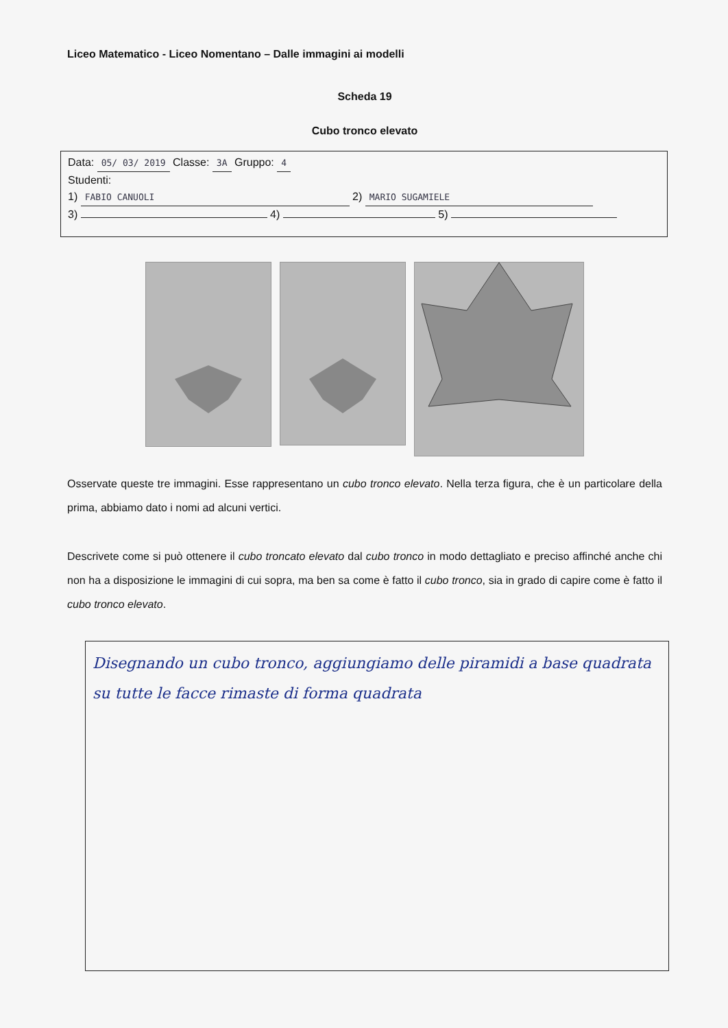Liceo Matematico - Liceo Nomentano – Dalle immagini ai modelli
Scheda 19
Cubo tronco elevato
Data: 05/ 03/ 2019 Classe: 3A Gruppo: 4
Studenti:
1) FABIO CANUOLI 2) MARIO SUGAMIELE
3) 4) 5)
Osservate queste tre immagini. Esse rappresentano un cubo tronco elevato. Nella terza figura, che è un particolare della prima, abbiamo dato i nomi ad alcuni vertici.
Descrivete come si può ottenere il cubo troncato elevato dal cubo tronco in modo dettagliato e preciso affinché anche chi non ha a disposizione le immagini di cui sopra, ma ben sa come è fatto il cubo tronco, sia in grado di capire come è fatto il cubo tronco elevato.
Disegnando un cubo tronco, aggiungiamo delle piramidi a base quadrata su tutte le facce rimaste di forma quadrata